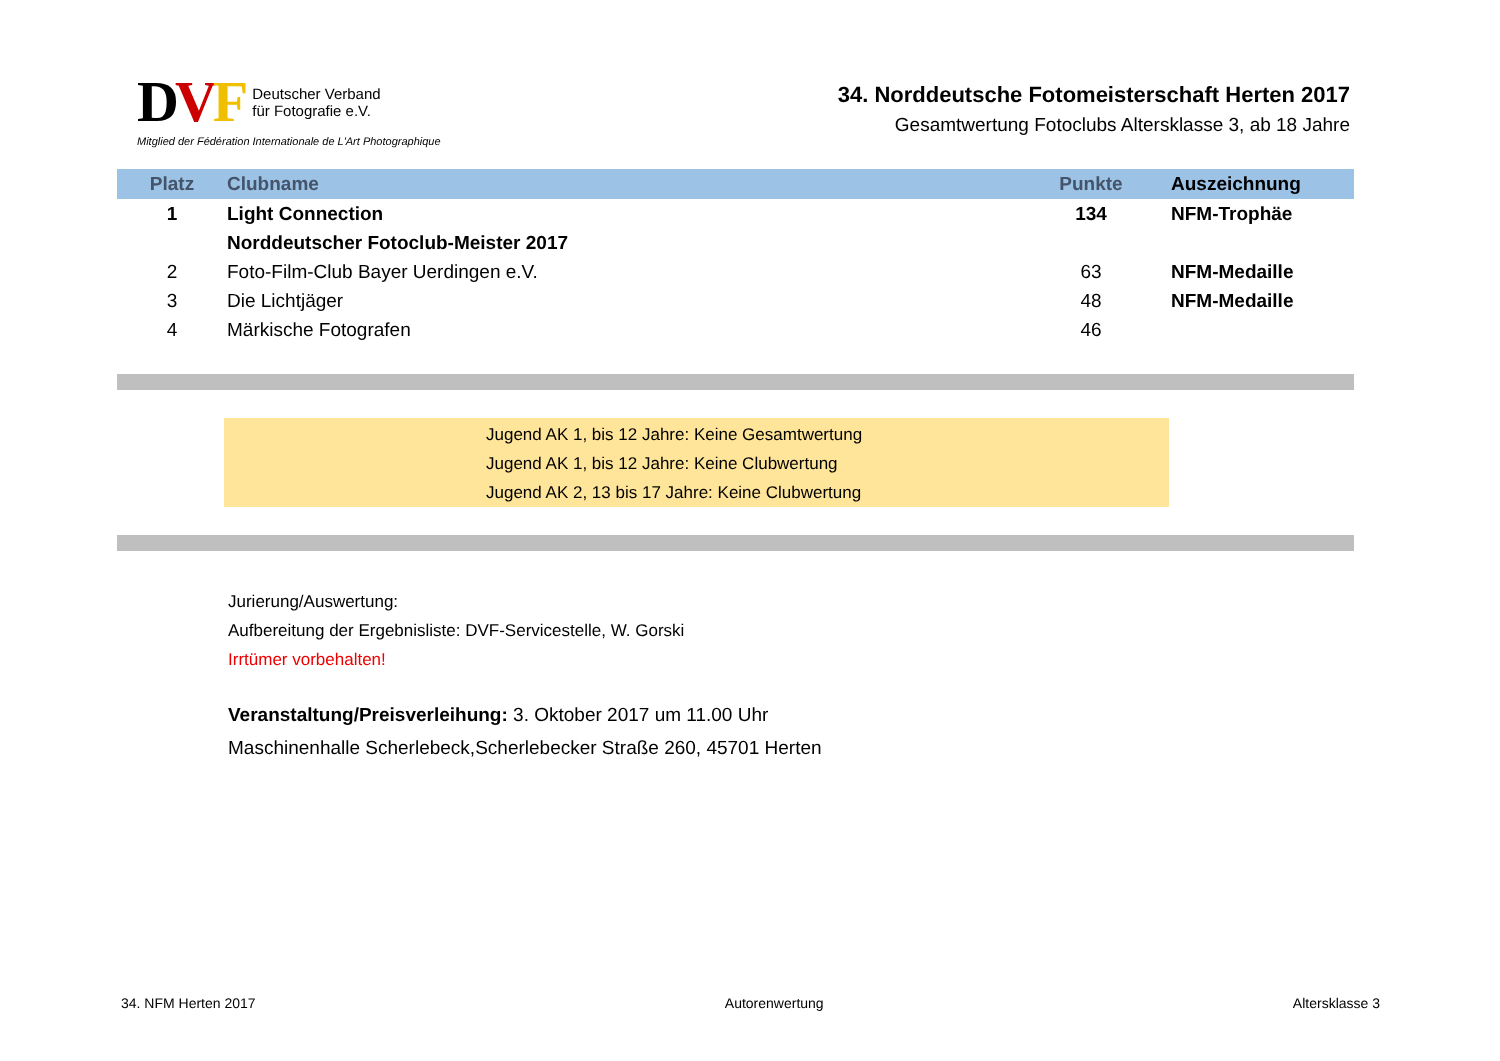DVF Deutscher Verband
für Fotografie e.V.
Mitglied der Fédération Internationale de L'Art Photographique
34. Norddeutsche Fotomeisterschaft Herten 2017
Gesamtwertung Fotoclubs Altersklasse 3, ab 18 Jahre
| Platz | Clubname | Punkte | Auszeichnung |
| --- | --- | --- | --- |
| 1 | Light Connection | 134 | NFM-Trophäe |
| | Norddeutscher Fotoclub-Meister 2017 | | |
| 2 | Foto-Film-Club Bayer Uerdingen e.V. | 63 | NFM-Medaille |
| 3 | Die Lichtjäger | 48 | NFM-Medaille |
| 4 | Märkische Fotografen | 46 | |
Jugend AK 1, bis 12 Jahre: Keine Gesamtwertung
Jugend AK 1, bis 12 Jahre: Keine Clubwertung
Jugend AK 2, 13 bis 17 Jahre: Keine Clubwertung
Jurierung/Auswertung:
Aufbereitung der Ergebnisliste: DVF-Servicestelle, W. Gorski
Irrtümer vorbehalten!
Veranstaltung/Preisverleihung: 3. Oktober 2017 um 11.00 Uhr
Maschinenhalle Scherlebeck,Scherlebecker Straße 260, 45701 Herten
34. NFM Herten 2017 Autorenwertung Altersklasse 3